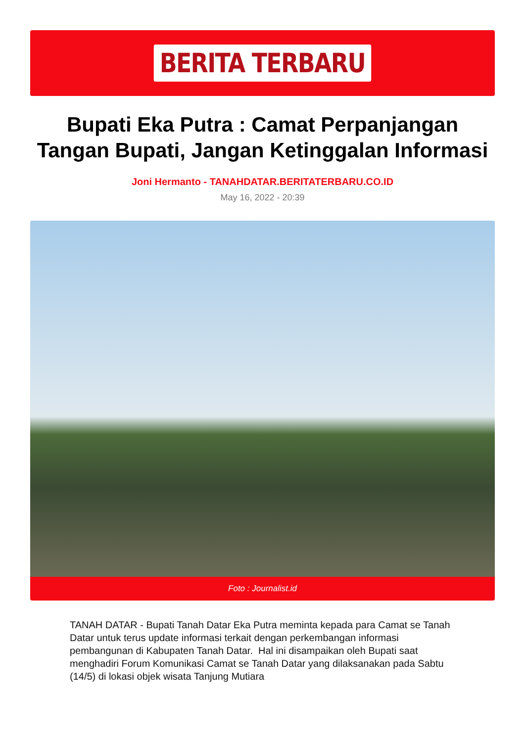BERITA TERBARU
Bupati Eka Putra : Camat Perpanjangan Tangan Bupati, Jangan Ketinggalan Informasi
Joni Hermanto - TANAHDATAR.BERITATERBARU.CO.ID
May 16, 2022 - 20:39
Foto : Journalist.id
TANAH DATAR - Bupati Tanah Datar Eka Putra meminta kepada para Camat se Tanah Datar untuk terus update informasi terkait dengan perkembangan informasi pembangunan di Kabupaten Tanah Datar. Hal ini disampaikan oleh Bupati saat menghadiri Forum Komunikasi Camat se Tanah Datar yang dilaksanakan pada Sabtu (14/5) di lokasi objek wisata Tanjung Mutiara